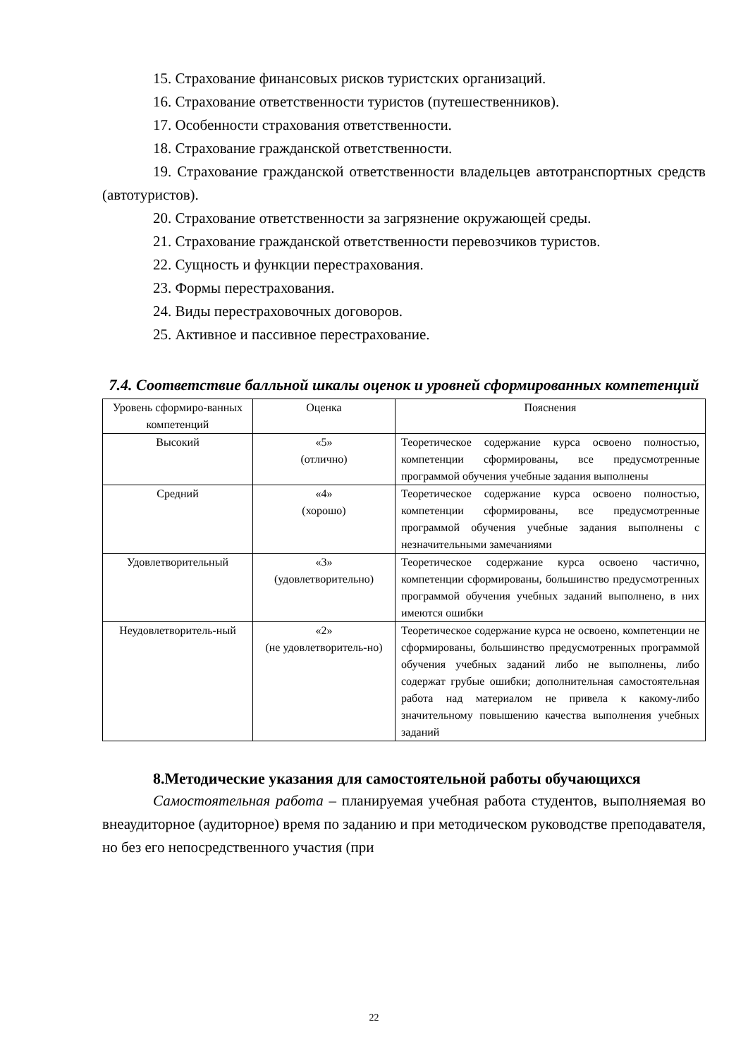15. Страхование финансовых рисков туристских организаций.
16. Страхование ответственности туристов (путешественников).
17. Особенности страхования ответственности.
18. Страхование гражданской ответственности.
19. Страхование гражданской ответственности владельцев автотранспортных средств (автотуристов).
20. Страхование ответственности за загрязнение окружающей среды.
21. Страхование гражданской ответственности перевозчиков туристов.
22. Сущность и функции перестрахования.
23. Формы перестрахования.
24. Виды перестраховочных договоров.
25. Активное и пассивное перестрахование.
7.4. Соответствие балльной шкалы оценок и уровней сформированных компетенций
| Уровень сформиро-ванных компетенций | Оценка | Пояснения |
| Высокий | «5» (отлично) | Теоретическое содержание курса освоено полностью, компетенции сформированы, все предусмотренные программой обучения учебные задания выполнены |
| Средний | «4» (хорошо) | Теоретическое содержание курса освоено полностью, компетенции сформированы, все предусмотренные программой обучения учебные задания выполнены с незначительными замечаниями |
| Удовлетворительный | «3» (удовлетворительно) | Теоретическое содержание курса освоено частично, компетенции сформированы, большинство предусмотренных программой обучения учебных заданий выполнено, в них имеются ошибки |
| Неудовлетворитель-ный | «2» (не удовлетворитель-но) | Теоретическое содержание курса не освоено, компетенции не сформированы, большинство предусмотренных программой обучения учебных заданий либо не выполнены, либо содержат грубые ошибки; дополнительная самостоятельная работа над материалом не привела к какому-либо значительному повышению качества выполнения учебных заданий |
8.Методические указания для самостоятельной работы обучающихся
Самостоятельная работа – планируемая учебная работа студентов, выполняемая во внеаудиторное (аудиторное) время по заданию и при методическом руководстве преподавателя, но без его непосредственного участия (при
22